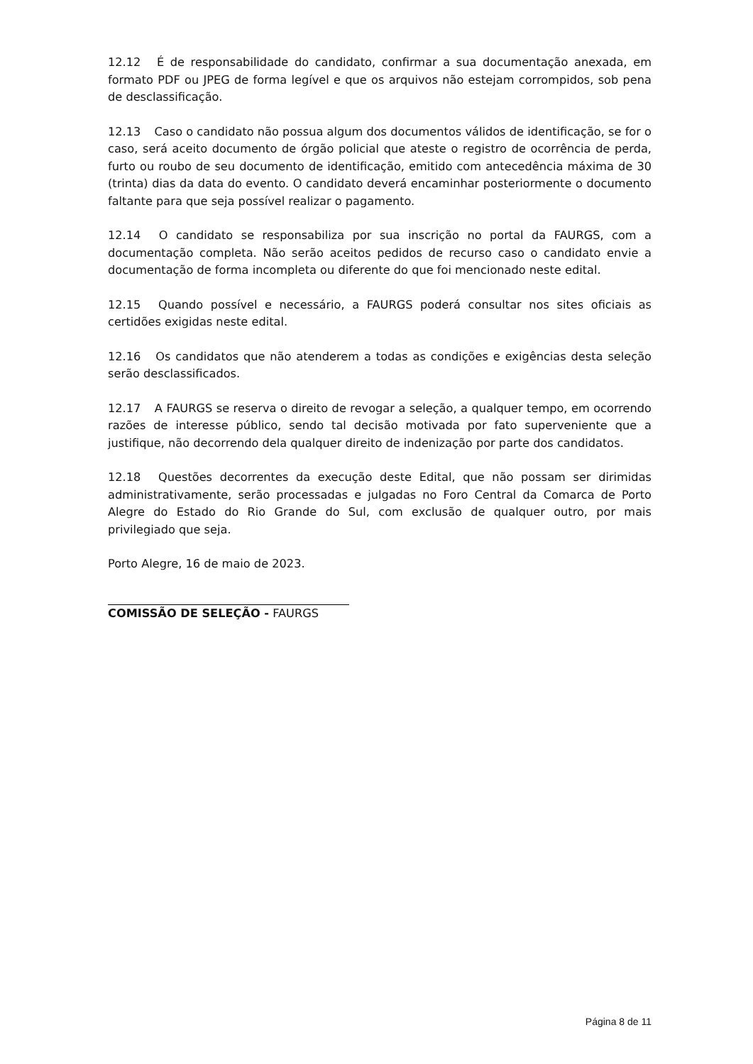12.12 É de responsabilidade do candidato, confirmar a sua documentação anexada, em formato PDF ou JPEG de forma legível e que os arquivos não estejam corrompidos, sob pena de desclassificação.
12.13 Caso o candidato não possua algum dos documentos válidos de identificação, se for o caso, será aceito documento de órgão policial que ateste o registro de ocorrência de perda, furto ou roubo de seu documento de identificação, emitido com antecedência máxima de 30 (trinta) dias da data do evento. O candidato deverá encaminhar posteriormente o documento faltante para que seja possível realizar o pagamento.
12.14 O candidato se responsabiliza por sua inscrição no portal da FAURGS, com a documentação completa. Não serão aceitos pedidos de recurso caso o candidato envie a documentação de forma incompleta ou diferente do que foi mencionado neste edital.
12.15 Quando possível e necessário, a FAURGS poderá consultar nos sites oficiais as certidões exigidas neste edital.
12.16 Os candidatos que não atenderem a todas as condições e exigências desta seleção serão desclassificados.
12.17 A FAURGS se reserva o direito de revogar a seleção, a qualquer tempo, em ocorrendo razões de interesse público, sendo tal decisão motivada por fato superveniente que a justifique, não decorrendo dela qualquer direito de indenização por parte dos candidatos.
12.18 Questões decorrentes da execução deste Edital, que não possam ser dirimidas administrativamente, serão processadas e julgadas no Foro Central da Comarca de Porto Alegre do Estado do Rio Grande do Sul, com exclusão de qualquer outro, por mais privilegiado que seja.
Porto Alegre, 16 de maio de 2023.
COMISSÃO DE SELEÇÃO - FAURGS
Página 8 de 11